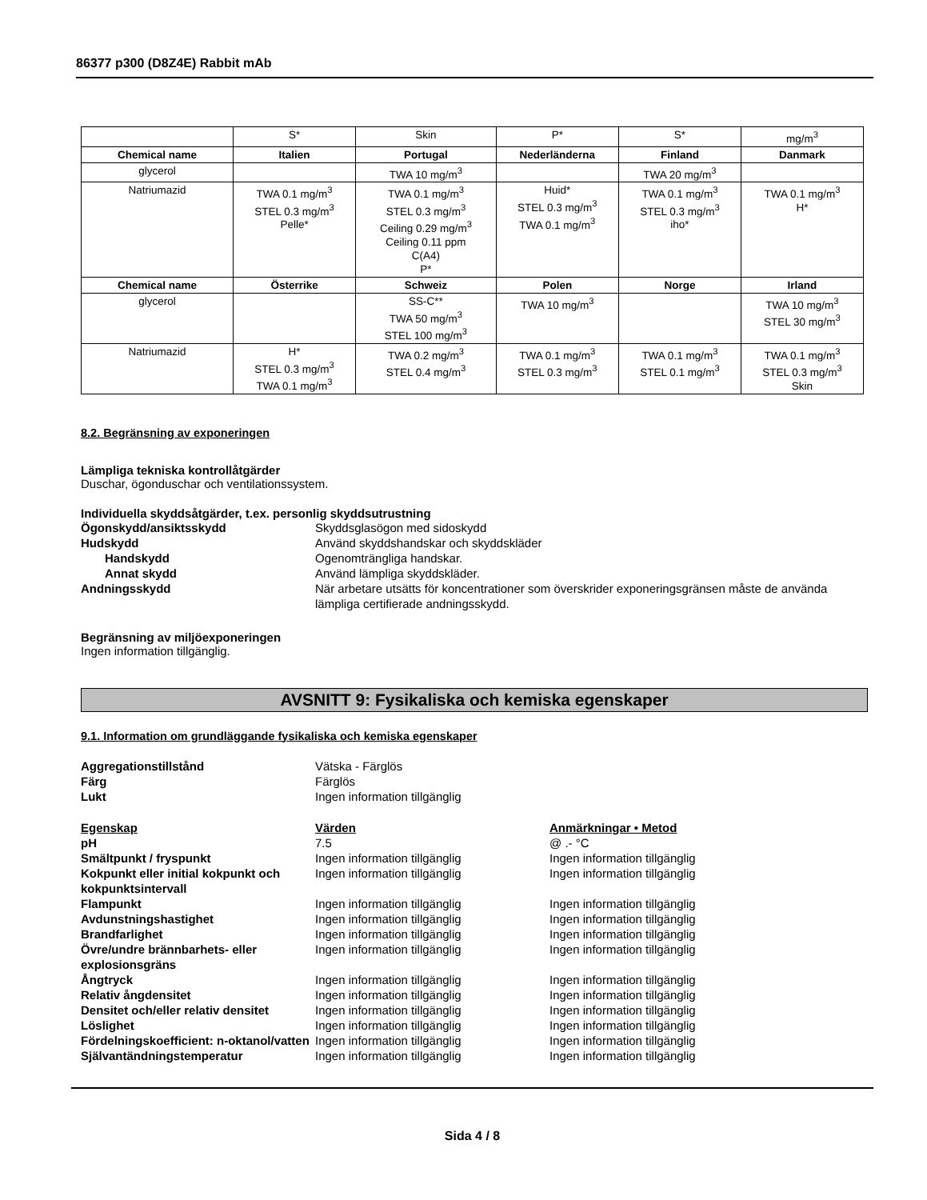86377 p300 (D8Z4E) Rabbit mAb
| | S* | Skin | P* | S* | mg/m<sup>3</sup> |
| Chemical name | Italien | Portugal | Nederländerna | Finland | Danmark |
| glycerol | | TWA 10 mg/m<sup>3</sup> | | TWA 20 mg/m<sup>3</sup> | |
| Natriumazid | TWA 0.1 mg/m<sup>3</sup> STEL 0.3 mg/m<sup>3</sup> Pelle* | TWA 0.1 mg/m<sup>3</sup> STEL 0.3 mg/m<sup>3</sup> Ceiling 0.29 mg/m<sup>3</sup> Ceiling 0.11 ppm C(A4) P* | Huid* STEL 0.3 mg/m<sup>3</sup> TWA 0.1 mg/m<sup>3</sup> | TWA 0.1 mg/m<sup>3</sup> STEL 0.3 mg/m<sup>3</sup> iho* | TWA 0.1 mg/m<sup>3</sup> H* |
| Chemical name | Österrike | Schweiz | Polen | Norge | Irland |
| glycerol | | SS-C** TWA 50 mg/m<sup>3</sup> STEL 100 mg/m<sup>3</sup> | TWA 10 mg/m<sup>3</sup> | | TWA 10 mg/m<sup>3</sup> STEL 30 mg/m<sup>3</sup> |
| Natriumazid | H* STEL 0.3 mg/m<sup>3</sup> TWA 0.1 mg/m<sup>3</sup> | TWA 0.2 mg/m<sup>3</sup> STEL 0.4 mg/m<sup>3</sup> | TWA 0.1 mg/m<sup>3</sup> STEL 0.3 mg/m<sup>3</sup> | TWA 0.1 mg/m<sup>3</sup> STEL 0.1 mg/m<sup>3</sup> | TWA 0.1 mg/m<sup>3</sup> STEL 0.3 mg/m<sup>3</sup> Skin |
8.2. Begränsning av exponeringen
Lämpliga tekniska kontrollåtgärder
Duschar, ögonduschar och ventilationssystem.
Individuella skyddsåtgärder, t.ex. personlig skyddsutrustning
Ögonskydd/ansiktsskydd Skyddsglasögon med sidoskydd
Hudskydd Använd skyddshandskar och skyddskläder
Handskydd Ogenomträngliga handskar.
Annat skydd Använd lämpliga skyddskläder.
Andningsskydd När arbetare utsätts för koncentrationer som överskrider exponeringsgränsen måste de använda lämpliga certifierade andningsskydd.
Begränsning av miljöexponeringen
Ingen information tillgänglig.
AVSNITT 9: Fysikaliska och kemiska egenskaper
9.1. Information om grundläggande fysikaliska och kemiska egenskaper
Aggregationstillstånd Vätska - Färglös
Färg Färglös
Lukt Ingen information tillgänglig
Egenskap Värden Anmärkningar • Metod
pH 7.5 @ .- °C
Smältpunkt / fryspunkt Ingen information tillgänglig Ingen information tillgänglig
Kokpunkt eller initial kokpunkt och kokpunktsintervall
Ingen information tillgänglig Ingen information tillgänglig
Flampunkt Ingen information tillgänglig Ingen information tillgänglig
Avdunstningshastighet Ingen information tillgänglig Ingen information tillgänglig
Brandfarlighet Ingen information tillgänglig Ingen information tillgänglig
Övre/undre brännbarhets- eller explosionsgräns
Ingen information tillgänglig Ingen information tillgänglig
Ångtryck Ingen information tillgänglig Ingen information tillgänglig
Relativ ångdensitet Ingen information tillgänglig Ingen information tillgänglig
Densitet och/eller relativ densitet
Ingen information tillgänglig Ingen information tillgänglig
Löslighet Ingen information tillgänglig Ingen information tillgänglig
Fördelningskoefficient: n-oktanol/vatten
Ingen information tillgänglig Ingen information tillgänglig
Självantändningstemperatur Ingen information tillgänglig Ingen information tillgänglig
Sida 4 / 8